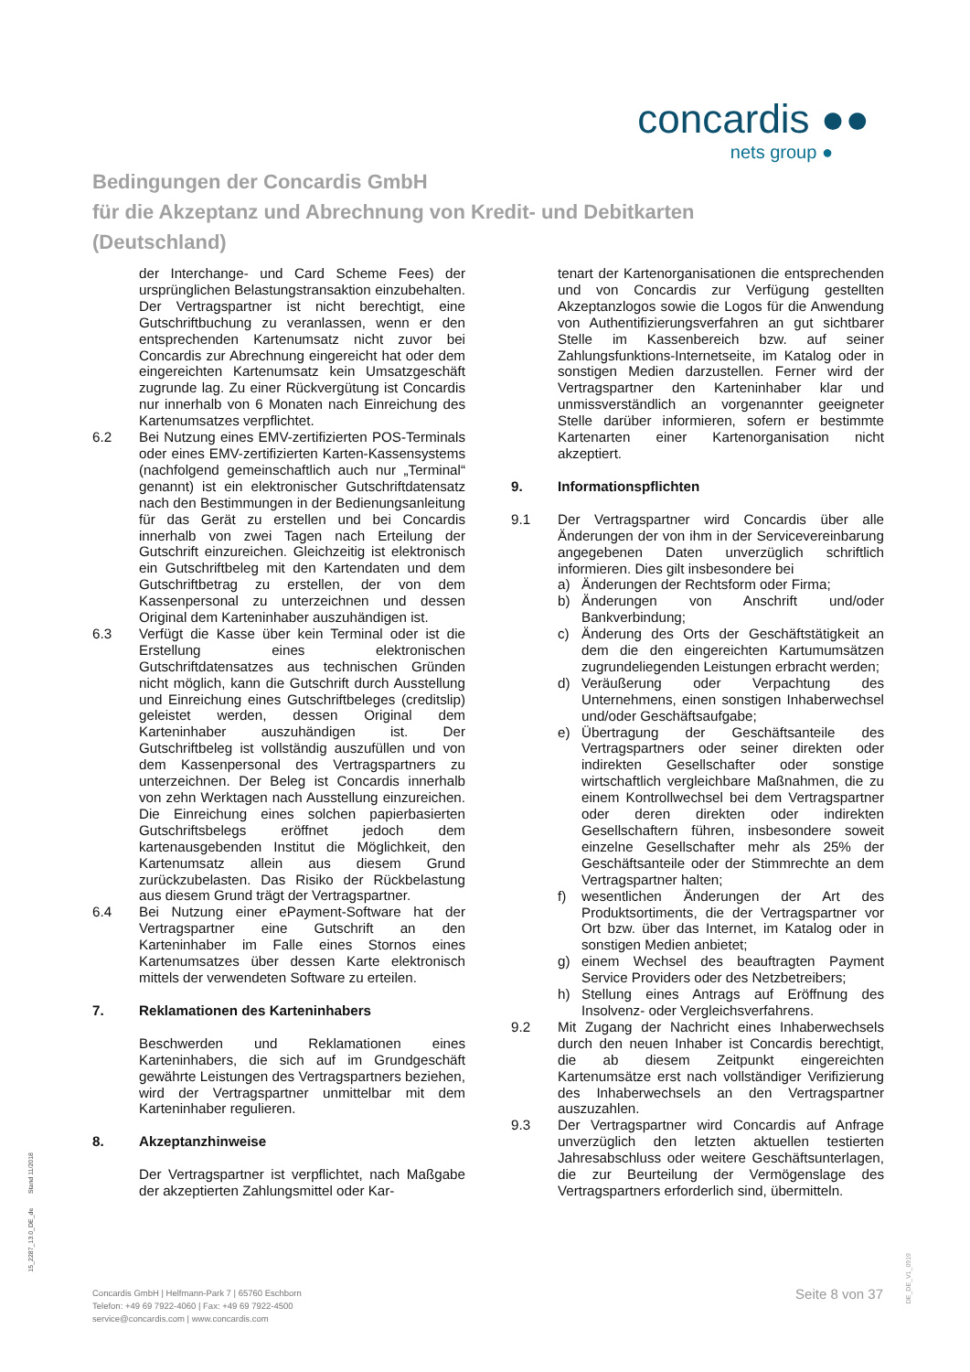concardis ●●
nets group ●
Bedingungen der Concardis GmbH
für die Akzeptanz und Abrechnung von Kredit- und Debitkarten
(Deutschland)
der Interchange- und Card Scheme Fees) der ursprünglichen Belastungstransaktion einzubehalten. Der Vertragspartner ist nicht berechtigt, eine Gutschriftbuchung zu veranlassen, wenn er den entsprechenden Kartenumsatz nicht zuvor bei Concardis zur Abrechnung eingereicht hat oder dem eingereichten Kartenumsatz kein Umsatzgeschäft zugrunde lag. Zu einer Rückvergütung ist Concardis nur innerhalb von 6 Monaten nach Einreichung des Kartenumsatzes verpflichtet.
6.2 Bei Nutzung eines EMV-zertifizierten POS-Terminals oder eines EMV-zertifizierten Karten-Kassensystems (nachfolgend gemeinschaftlich auch nur „Terminal“ genannt) ist ein elektronischer Gutschriftdatensatz nach den Bestimmungen in der Bedienungsanleitung für das Gerät zu erstellen und bei Concardis innerhalb von zwei Tagen nach Erteilung der Gutschrift einzureichen. Gleichzeitig ist elektronisch ein Gutschriftbeleg mit den Kartendaten und dem Gutschriftbetrag zu erstellen, der von dem Kassenpersonal zu unterzeichnen und dessen Original dem Karteninhaber auszuhändigen ist.
6.3 Verfügt die Kasse über kein Terminal oder ist die Erstellung eines elektronischen Gutschriftdatensatzes aus technischen Gründen nicht möglich, kann die Gutschrift durch Ausstellung und Einreichung eines Gutschriftbeleges (creditslip) geleistet werden, dessen Original dem Karteninhaber auszuhändigen ist. Der Gutschriftbeleg ist vollständig auszufüllen und von dem Kassenpersonal des Vertragspartners zu unterzeichnen. Der Beleg ist Concardis innerhalb von zehn Werktagen nach Ausstellung einzureichen. Die Einreichung eines solchen papierbasierten Gutschriftsbelegs eröffnet jedoch dem kartenausgebenden Institut die Möglichkeit, den Kartenumsatz allein aus diesem Grund zurückzubelasten. Das Risiko der Rückbelastung aus diesem Grund trägt der Vertragspartner.
6.4 Bei Nutzung einer ePayment-Software hat der Vertragspartner eine Gutschrift an den Karteninhaber im Falle eines Stornos eines Kartenumsatzes über dessen Karte elektronisch mittels der verwendeten Software zu erteilen.
7. Reklamationen des Karteninhabers
Beschwerden und Reklamationen eines Karteninhabers, die sich auf im Grundgeschäft gewährte Leistungen des Vertragspartners beziehen, wird der Vertragspartner unmittelbar mit dem Karteninhaber regulieren.
8. Akzeptanzhinweise
Der Vertragspartner ist verpflichtet, nach Maßgabe der akzeptierten Zahlungsmittel oder Kar-
tenart der Kartenorganisationen die entsprechenden und von Concardis zur Verfügung gestellten Akzeptanzlogos sowie die Logos für die Anwendung von Authentifizierungsverfahren an gut sichtbarer Stelle im Kassenbereich bzw. auf seiner Zahlungsfunktions-Internetseite, im Katalog oder in sonstigen Medien darzustellen. Ferner wird der Vertragspartner den Karteninhaber klar und unmissverständlich an vorgenannter geeigneter Stelle darüber informieren, sofern er bestimmte Kartenarten einer Kartenorganisation nicht akzeptiert.
9. Informationspflichten
9.1 Der Vertragspartner wird Concardis über alle Änderungen der von ihm in der Servicevereinbarung angegebenen Daten unverzüglich schriftlich informieren. Dies gilt insbesondere bei
a) Änderungen der Rechtsform oder Firma;
b) Änderungen von Anschrift und/oder Bankverbindung;
c) Änderung des Orts der Geschäftstätigkeit an dem die den eingereichten Kartumumsätzen zugrundeliegenden Leistungen erbracht werden;
d) Veräußerung oder Verpachtung des Unternehmens, einen sonstigen Inhaberwechsel und/oder Geschäftsaufgabe;
e) Übertragung der Geschäftsanteile des Vertragspartners oder seiner direkten oder indirekten Gesellschafter oder sonstige wirtschaftlich vergleichbare Maßnahmen, die zu einem Kontrollwechsel bei dem Vertragspartner oder deren direkten oder indirekten Gesellschaftern führen, insbesondere soweit einzelne Gesellschafter mehr als 25% der Geschäftsanteile oder der Stimmrechte an dem Vertragspartner halten;
f) wesentlichen Änderungen der Art des Produktsortiments, die der Vertragspartner vor Ort bzw. über das Internet, im Katalog oder in sonstigen Medien anbietet;
g) einem Wechsel des beauftragten Payment Service Providers oder des Netzbetreibers;
h) Stellung eines Antrags auf Eröffnung des Insolvenz- oder Vergleichsverfahrens.
9.2 Mit Zugang der Nachricht eines Inhaberwechsels durch den neuen Inhaber ist Concardis berechtigt, die ab diesem Zeitpunkt eingereichten Kartenumsätze erst nach vollständiger Verifizierung des Inhaberwechsels an den Vertragspartner auszuzahlen.
9.3 Der Vertragspartner wird Concardis auf Anfrage unverzüglich den letzten aktuellen testierten Jahresabschluss oder weitere Geschäftsunterlagen, die zur Beurteilung der Vermögenslage des Vertragspartners erforderlich sind, übermitteln.
15_2287_13.0_DE_de Stand 11/2018
Concardis GmbH | Helfmann-Park 7 | 65760 Eschborn
Telefon: +49 69 7922-4060 | Fax: +49 69 7922-4500
service@concardis.com | www.concardis.com
Seite 8 von 37
DE_DE_V1_0919